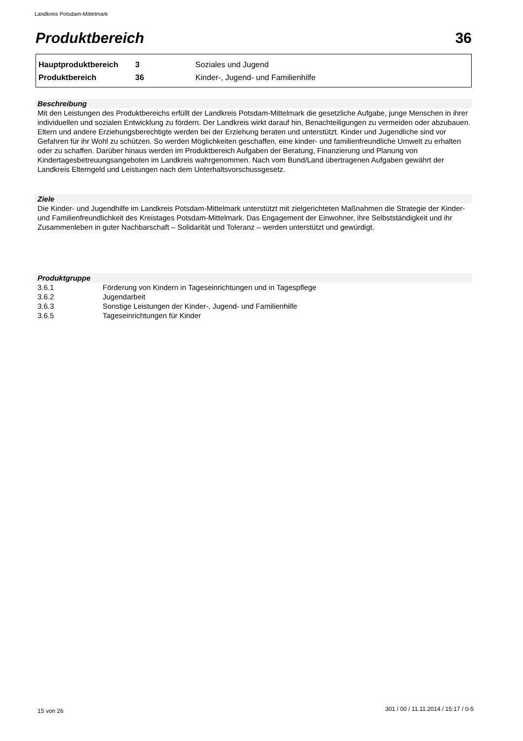Landkreis Potsdam-Mittelmark
Produktbereich 36
| Hauptproduktbereich | 3 | Soziales und Jugend |
| Produktbereich | 36 | Kinder-, Jugend- und Familienhilfe |
Beschreibung
Mit den Leistungen des Produktbereichs erfüllt der Landkreis Potsdam-Mittelmark die gesetzliche Aufgabe, junge Menschen in ihrer individuellen und sozialen Entwicklung zu fördern. Der Landkreis wirkt darauf hin, Benachteiligungen zu vermeiden oder abzubauen. Eltern und andere Erziehungsberechtigte werden bei der Erziehung beraten und unterstützt. Kinder und Jugendliche sind vor Gefahren für ihr Wohl zu schützen. So werden Möglichkeiten geschaffen, eine kinder- und familienfreundliche Umwelt zu erhalten oder zu schaffen. Darüber hinaus werden im Produktbereich Aufgaben der Beratung, Finanzierung und Planung von Kindertagesbetreuungsangeboten im Landkreis wahrgenommen. Nach vom Bund/Land übertragenen Aufgaben gewährt der Landkreis Elterngeld und Leistungen nach dem Unterhaltsvorschussgesetz.
Ziele
Die Kinder- und Jugendhilfe im Landkreis Potsdam-Mittelmark unterstützt mit zielgerichteten Maßnahmen die Strategie der Kinder- und Familienfreundlichkeit des Kreistages Potsdam-Mittelmark. Das Engagement der Einwohner, ihre Selbstständigkeit und ihr Zusammenleben in guter Nachbarschaft – Solidarität und Toleranz – werden unterstützt und gewürdigt.
Produktgruppe
| 3.6.1 | Förderung von Kindern in Tageseinrichtungen und in Tagespflege |
| 3.6.2 | Jugendarbeit |
| 3.6.3 | Sonstige Leistungen der Kinder-, Jugend- und Familienhilfe |
| 3.6.5 | Tageseinrichtungen für Kinder |
15 von 26
301 / 00 / 11.11.2014 / 15:17 / 0-5